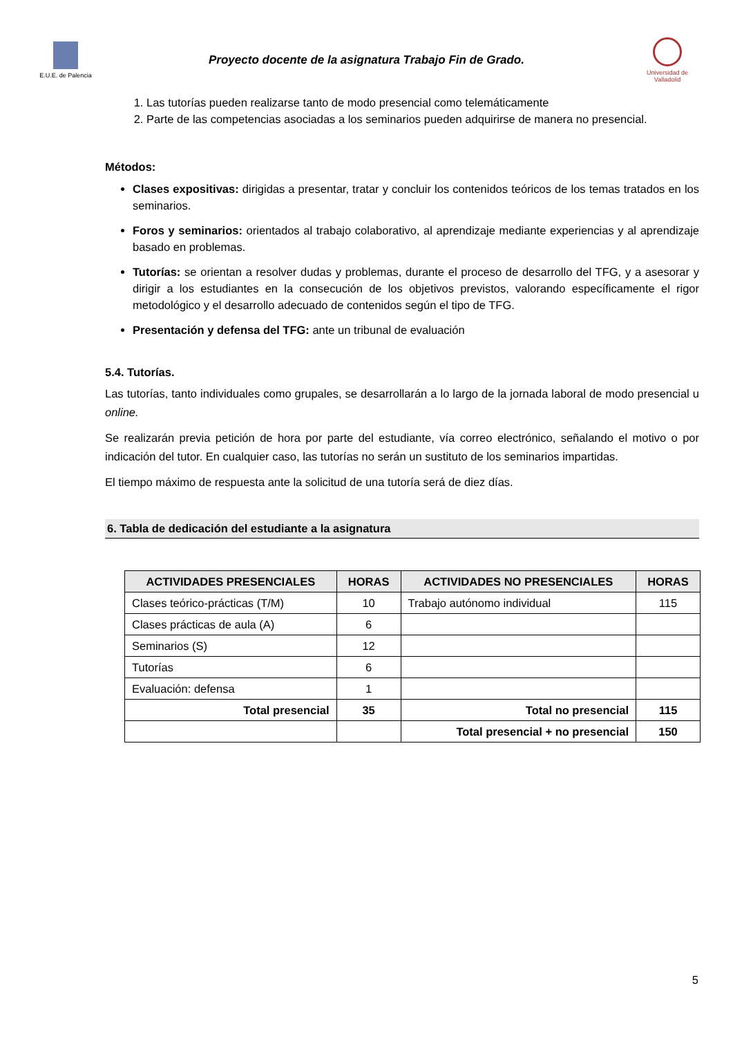E.U.E. de Palencia
Proyecto docente de la asignatura Trabajo Fin de Grado.
Universidad de Valladolid
1. Las tutorías pueden realizarse tanto de modo presencial como telemáticamente
2. Parte de las competencias asociadas a los seminarios pueden adquirirse de manera no presencial.
Métodos:
Clases expositivas: dirigidas a presentar, tratar y concluir los contenidos teóricos de los temas tratados en los seminarios.
Foros y seminarios: orientados al trabajo colaborativo, al aprendizaje mediante experiencias y al aprendizaje basado en problemas.
Tutorías: se orientan a resolver dudas y problemas, durante el proceso de desarrollo del TFG, y a asesorar y dirigir a los estudiantes en la consecución de los objetivos previstos, valorando específicamente el rigor metodológico y el desarrollo adecuado de contenidos según el tipo de TFG.
Presentación y defensa del TFG: ante un tribunal de evaluación
5.4. Tutorías.
Las tutorías, tanto individuales como grupales, se desarrollarán a lo largo de la jornada laboral de modo presencial u online.
Se realizarán previa petición de hora por parte del estudiante, vía correo electrónico, señalando el motivo o por indicación del tutor. En cualquier caso, las tutorías no serán un sustituto de los seminarios impartidas.
El tiempo máximo de respuesta ante la solicitud de una tutoría será de diez días.
6. Tabla de dedicación del estudiante a la asignatura
| ACTIVIDADES PRESENCIALES | HORAS | ACTIVIDADES NO PRESENCIALES | HORAS |
| --- | --- | --- | --- |
| Clases teórico-prácticas (T/M) | 10 | Trabajo autónomo individual | 115 |
| Clases prácticas de aula (A) | 6 | | |
| Seminarios (S) | 12 | | |
| Tutorías | 6 | | |
| Evaluación: defensa | 1 | | |
| Total presencial | 35 | Total no presencial | 115 |
| | | Total presencial + no presencial | 150 |
5